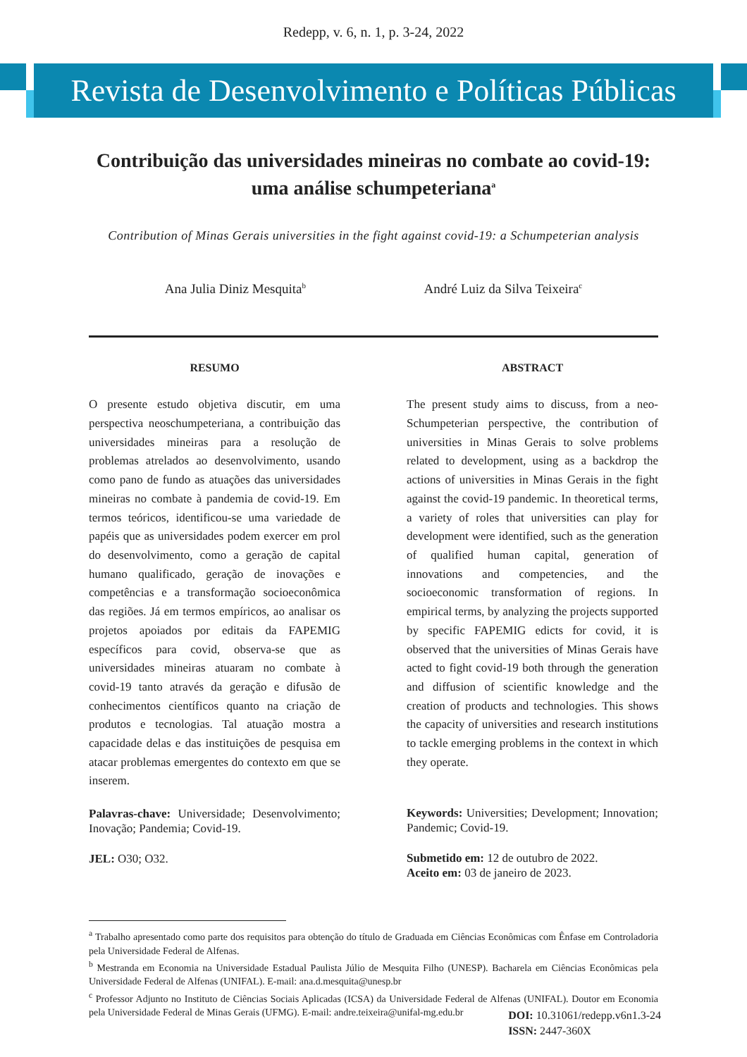Redepp, v. 6, n. 1, p. 3-24, 2022
Revista de Desenvolvimento e Políticas Públicas
Contribuição das universidades mineiras no combate ao covid-19: uma análise schumpeteriana<sup>a</sup>
Contribution of Minas Gerais universities in the fight against covid-19: a Schumpeterian analysis
Ana Julia Diniz Mesquita<sup>b</sup> André Luiz da Silva Teixeira<sup>c</sup>
RESUMO
O presente estudo objetiva discutir, em uma perspectiva neoschumpeteriana, a contribuição das universidades mineiras para a resolução de problemas atrelados ao desenvolvimento, usando como pano de fundo as atuações das universidades mineiras no combate à pandemia de covid-19. Em termos teóricos, identificou-se uma variedade de papéis que as universidades podem exercer em prol do desenvolvimento, como a geração de capital humano qualificado, geração de inovações e competências e a transformação socioeconômica das regiões. Já em termos empíricos, ao analisar os projetos apoiados por editais da FAPEMIG específicos para covid, observa-se que as universidades mineiras atuaram no combate à covid-19 tanto através da geração e difusão de conhecimentos científicos quanto na criação de produtos e tecnologias. Tal atuação mostra a capacidade delas e das instituições de pesquisa em atacar problemas emergentes do contexto em que se inserem.
Palavras-chave: Universidade; Desenvolvimento; Inovação; Pandemia; Covid-19.
JEL: O30; O32.
ABSTRACT
The present study aims to discuss, from a neo-Schumpeterian perspective, the contribution of universities in Minas Gerais to solve problems related to development, using as a backdrop the actions of universities in Minas Gerais in the fight against the covid-19 pandemic. In theoretical terms, a variety of roles that universities can play for development were identified, such as the generation of qualified human capital, generation of innovations and competencies, and the socioeconomic transformation of regions. In empirical terms, by analyzing the projects supported by specific FAPEMIG edicts for covid, it is observed that the universities of Minas Gerais have acted to fight covid-19 both through the generation and diffusion of scientific knowledge and the creation of products and technologies. This shows the capacity of universities and research institutions to tackle emerging problems in the context in which they operate.
Keywords: Universities; Development; Innovation; Pandemic; Covid-19.
Submetido em: 12 de outubro de 2022.
Aceito em: 03 de janeiro de 2023.
<sup>a</sup> Trabalho apresentado como parte dos requisitos para obtenção do título de Graduada em Ciências Econômicas com Ênfase em Controladoria pela Universidade Federal de Alfenas.
<sup>b</sup> Mestranda em Economia na Universidade Estadual Paulista Júlio de Mesquita Filho (UNESP). Bacharela em Ciências Econômicas pela Universidade Federal de Alfenas (UNIFAL). E-mail: ana.d.mesquita@unesp.br
<sup>c</sup> Professor Adjunto no Instituto de Ciências Sociais Aplicadas (ICSA) da Universidade Federal de Alfenas (UNIFAL). Doutor em Economia pela Universidade Federal de Minas Gerais (UFMG). E-mail: andre.teixeira@unifal-mg.edu.br
DOI: 10.31061/redepp.v6n1.3-24
ISSN: 2447-360X